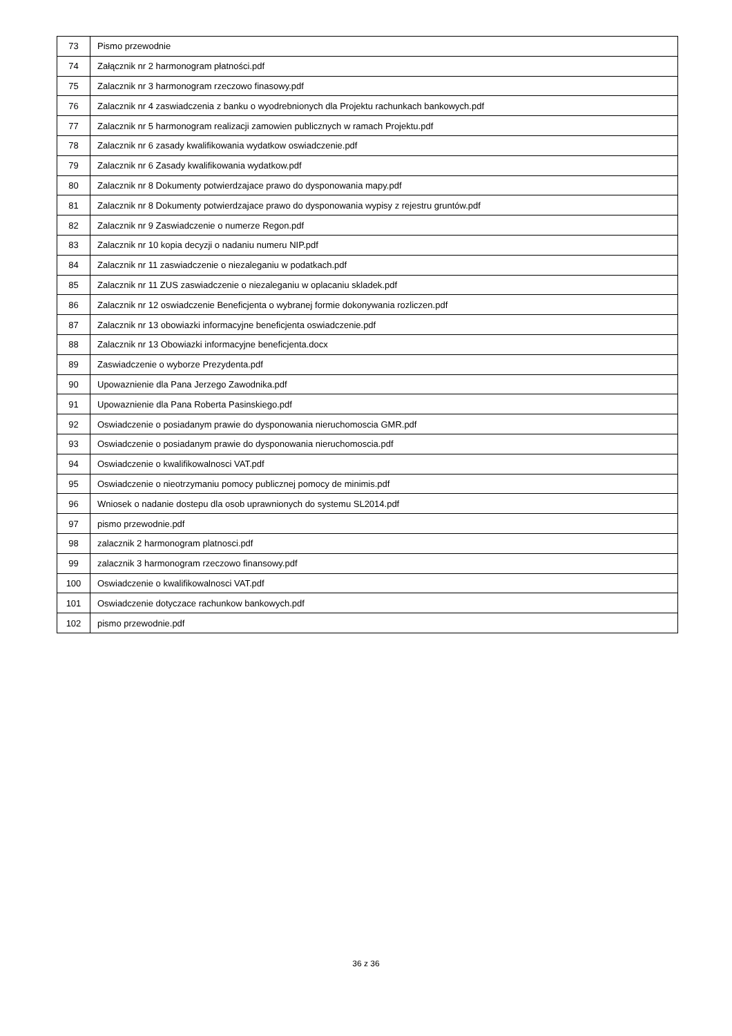| 73 | Pismo przewodnie |
| 74 | Załącznik nr 2 harmonogram płatności.pdf |
| 75 | Zalacznik nr 3 harmonogram rzeczowo finasowy.pdf |
| 76 | Zalacznik nr 4 zaswiadczenia z banku o wyodrebnionych dla Projektu rachunkach bankowych.pdf |
| 77 | Zalacznik nr 5 harmonogram realizacji zamowien publicznych w ramach Projektu.pdf |
| 78 | Zalacznik nr 6 zasady kwalifikowania wydatkow oswiadczenie.pdf |
| 79 | Zalacznik nr 6 Zasady kwalifikowania wydatkow.pdf |
| 80 | Zalacznik nr 8 Dokumenty potwierdzajace prawo do dysponowania mapy.pdf |
| 81 | Zalacznik nr 8 Dokumenty potwierdzajace prawo do dysponowania wypisy z rejestru gruntów.pdf |
| 82 | Zalacznik nr 9 Zaswiadczenie o numerze Regon.pdf |
| 83 | Zalacznik nr 10 kopia decyzji o nadaniu numeru NIP.pdf |
| 84 | Zalacznik nr 11 zaswiadczenie o niezaleganiu w podatkach.pdf |
| 85 | Zalacznik nr 11 ZUS zaswiadczenie o niezaleganiu w oplacaniu skladek.pdf |
| 86 | Zalacznik nr 12 oswiadczenie Beneficjenta o wybranej formie dokonywania rozliczen.pdf |
| 87 | Zalacznik nr 13 obowiazki informacyjne beneficjenta oswiadczenie.pdf |
| 88 | Zalacznik nr 13 Obowiazki informacyjne beneficjenta.docx |
| 89 | Zaswiadczenie o wyborze Prezydenta.pdf |
| 90 | Upowaznienie dla Pana Jerzego Zawodnika.pdf |
| 91 | Upowaznienie dla Pana Roberta Pasinskiego.pdf |
| 92 | Oswiadczenie o posiadanym prawie do dysponowania nieruchomoscia GMR.pdf |
| 93 | Oswiadczenie o posiadanym prawie do dysponowania nieruchomoscia.pdf |
| 94 | Oswiadczenie o kwalifikowalnosci VAT.pdf |
| 95 | Oswiadczenie o nieotrzymaniu pomocy publicznej pomocy de minimis.pdf |
| 96 | Wniosek o nadanie dostepu dla osob uprawnionych do systemu SL2014.pdf |
| 97 | pismo przewodnie.pdf |
| 98 | zalacznik 2 harmonogram platnosci.pdf |
| 99 | zalacznik 3 harmonogram rzeczowo finansowy.pdf |
| 100 | Oswiadczenie o kwalifikowalnosci VAT.pdf |
| 101 | Oswiadczenie dotyczace rachunkow bankowych.pdf |
| 102 | pismo przewodnie.pdf |
36 z 36